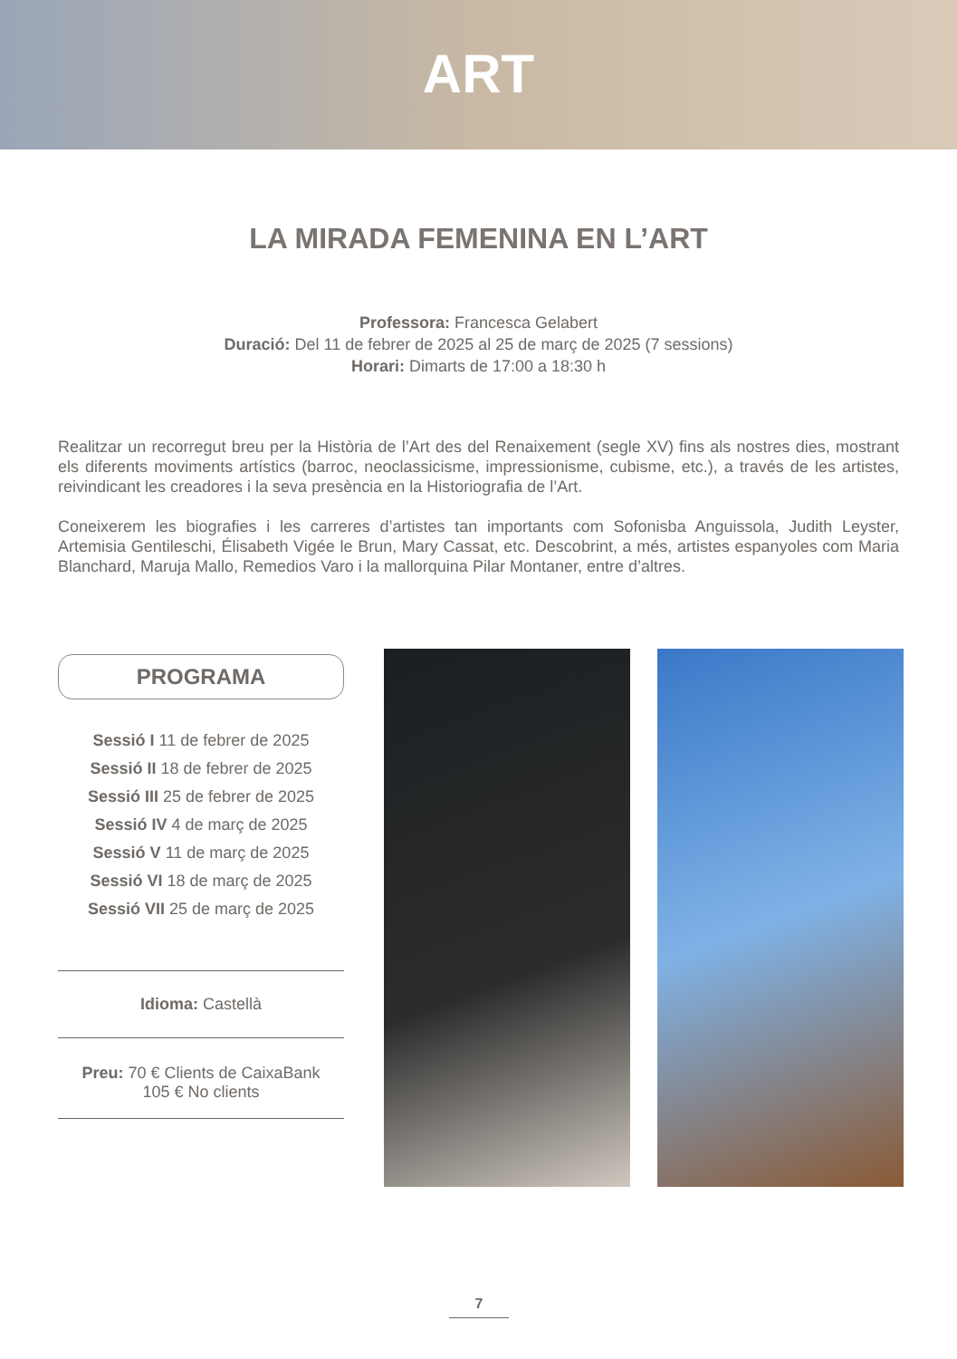ART
LA MIRADA FEMENINA EN L’ART
Professora: Francesca Gelabert
Duració: Del 11 de febrer de 2025 al 25 de març de 2025 (7 sessions)
Horari: Dimarts de 17:00 a 18:30 h
Realitzar un recorregut breu per la Història de l’Art des del Renaixement (segle XV) fins als nostres dies, mostrant els diferents moviments artístics (barroc, neoclassicisme, impressionisme, cubisme, etc.), a través de les artistes, reivindicant les creadores i la seva presència en la Historiografia de l’Art.
Coneixerem les biografies i les carreres d’artistes tan importants com Sofonisba Anguissola, Judith Leyster, Artemisia Gentileschi, Élisabeth Vigée le Brun, Mary Cassat, etc. Descobrint, a més, artistes espanyoles com Maria Blanchard, Maruja Mallo, Remedios Varo i la mallorquina Pilar Montaner, entre d’altres.
PROGRAMA
Sessió I 11 de febrer de 2025
Sessió II 18 de febrer de 2025
Sessió III 25 de febrer de 2025
Sessió IV 4 de març de 2025
Sessió V 11 de març de 2025
Sessió VI 18 de març de 2025
Sessió VII 25 de març de 2025
Idioma: Castellà
Preu: 70 € Clients de CaixaBank
105 € No clients
7